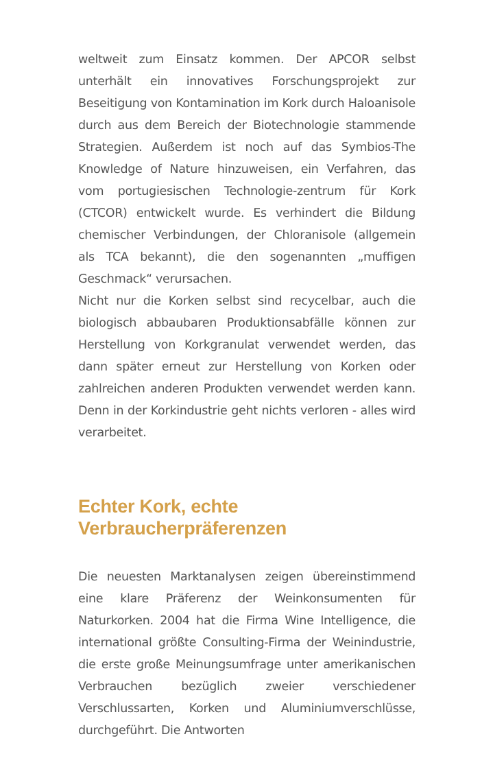weltweit zum Einsatz kommen. Der APCOR selbst unterhält ein innovatives Forschungsprojekt zur Beseitigung von Kontamination im Kork durch Haloanisole durch aus dem Bereich der Biotechnologie stammende Strategien. Außerdem ist noch auf das Symbios-The Knowledge of Nature hinzuweisen, ein Verfahren, das vom portugiesischen Technologie-zentrum für Kork (CTCOR) entwickelt wurde. Es verhindert die Bildung chemischer Verbindungen, der Chloranisole (allgemein als TCA bekannt), die den sogenannten „muffigen Geschmack“ verursachen.
Nicht nur die Korken selbst sind recycelbar, auch die biologisch abbaubaren Produktionsabfälle können zur Herstellung von Korkgranulat verwendet werden, das dann später erneut zur Herstellung von Korken oder zahlreichen anderen Produkten verwendet werden kann. Denn in der Korkindustrie geht nichts verloren - alles wird verarbeitet.
Echter Kork, echte
Verbraucherpräferenzen
Die neuesten Marktanalysen zeigen übereinstimmend eine klare Präferenz der Weinkonsumenten für Naturkorken. 2004 hat die Firma Wine Intelligence, die international größte Consulting-Firma der Weinindustrie, die erste große Meinungsumfrage unter amerikanischen Verbrauchen bezüglich zweier verschiedener Verschlussarten, Korken und Aluminiumverschlüsse, durchgeführt. Die Antworten